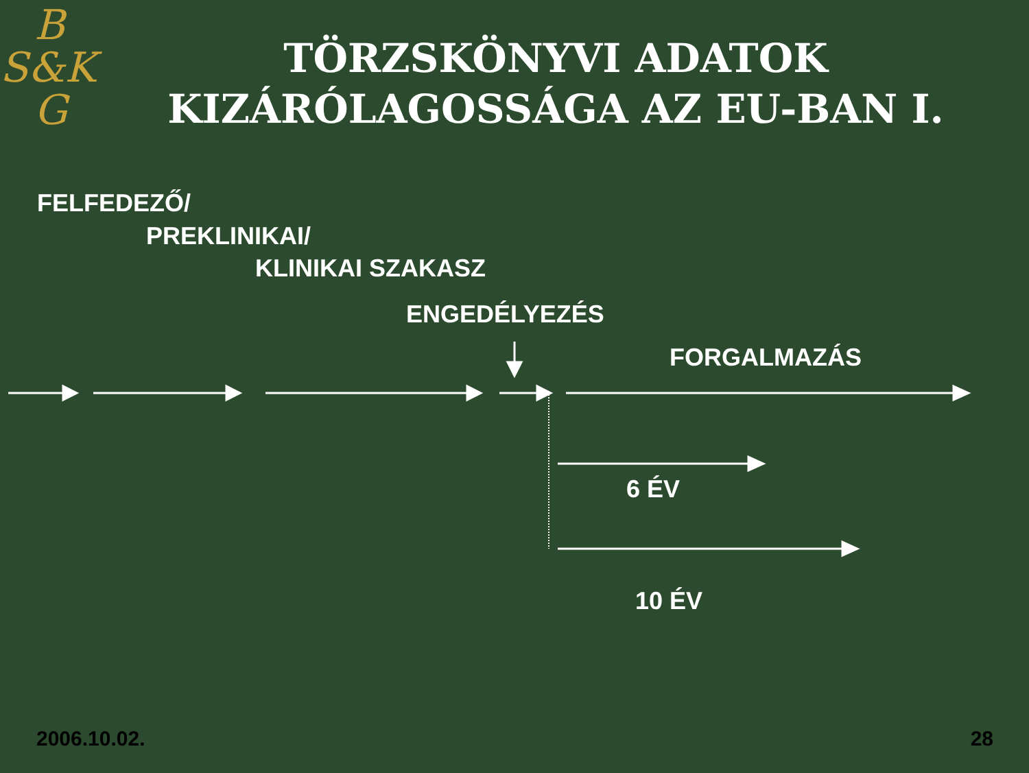B
S&K
G
TÖRZSKÖNYVI ADATOK KIZÁRÓLAGOSSÁGA AZ EU-BAN I.
FELFEDEZŐ/
PREKLINIKAI/
KLINIKAI SZAKASZ
ENGEDÉLYEZÉS
FORGALMAZÁS
6 ÉV
10 ÉV
2006.10.02. 28